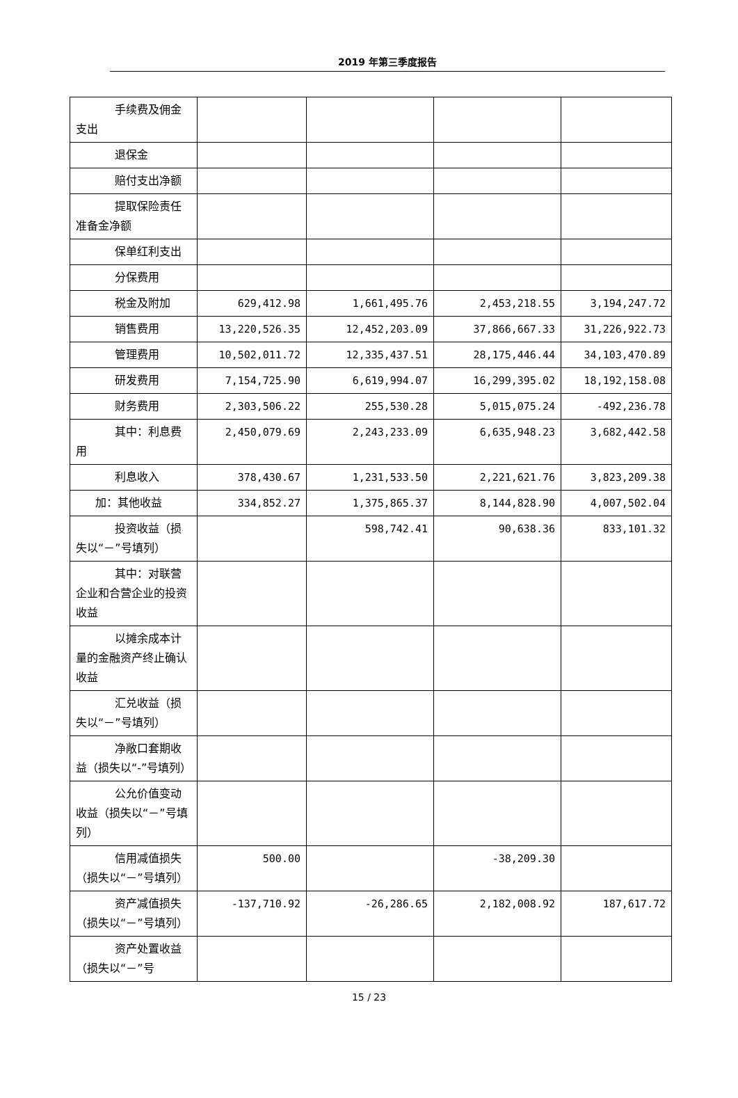2019 年第三季度报告
| 手续费及佣金支出 | | | | |
| 退保金 | | | | |
| 赔付支出净额 | | | | |
| 提取保险责任准备金净额 | | | | |
| 保单红利支出 | | | | |
| 分保费用 | | | | |
| 税金及附加 | 629,412.98 | 1,661,495.76 | 2,453,218.55 | 3,194,247.72 |
| 销售费用 | 13,220,526.35 | 12,452,203.09 | 37,866,667.33 | 31,226,922.73 |
| 管理费用 | 10,502,011.72 | 12,335,437.51 | 28,175,446.44 | 34,103,470.89 |
| 研发费用 | 7,154,725.90 | 6,619,994.07 | 16,299,395.02 | 18,192,158.08 |
| 财务费用 | 2,303,506.22 | 255,530.28 | 5,015,075.24 | -492,236.78 |
| 其中：利息费用 | 2,450,079.69 | 2,243,233.09 | 6,635,948.23 | 3,682,442.58 |
| 利息收入 | 378,430.67 | 1,231,533.50 | 2,221,621.76 | 3,823,209.38 |
| 加：其他收益 | 334,852.27 | 1,375,865.37 | 8,144,828.90 | 4,007,502.04 |
| 投资收益（损失以“－”号填列） | | 598,742.41 | 90,638.36 | 833,101.32 |
| 其中：对联营企业和合营企业的投资收益 | | | | |
| 以摊余成本计量的金融资产终止确认收益 | | | | |
| 汇兑收益（损失以“－”号填列） | | | | |
| 净敞口套期收益（损失以“-”号填列） | | | | |
| 公允价值变动收益（损失以“－”号填列） | | | | |
| 信用减值损失（损失以“－”号填列） | 500.00 | | -38,209.30 | |
| 资产减值损失（损失以“－”号填列） | -137,710.92 | -26,286.65 | 2,182,008.92 | 187,617.72 |
| 资产处置收益（损失以“－”号 | | | | |
15 / 23